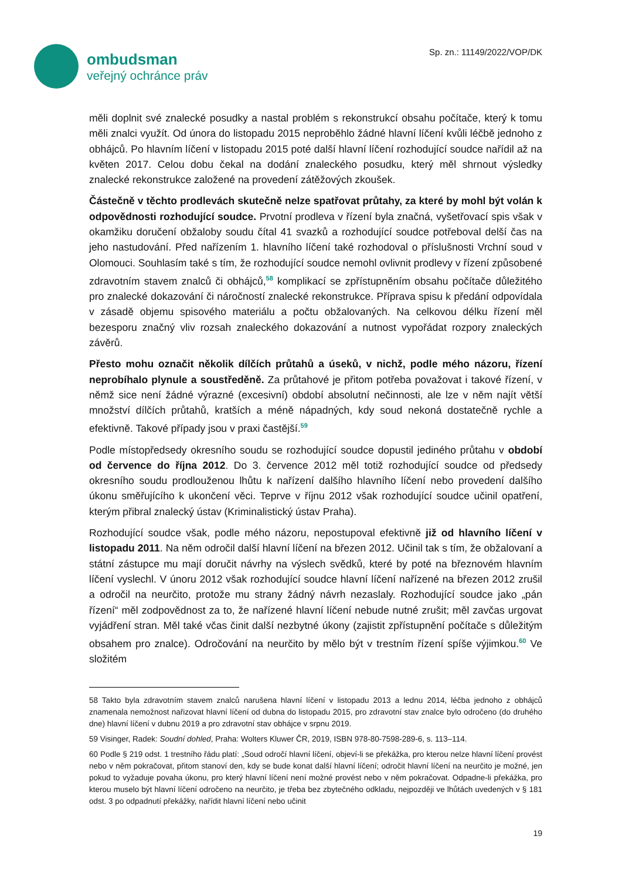ombudsman
veřejný ochránce práv
Sp. zn.: 11149/2022/VOP/DK
měli doplnit své znalecké posudky a nastal problém s rekonstrukcí obsahu počítače, který k tomu měli znalci využít. Od února do listopadu 2015 neproběhlo žádné hlavní líčení kvůli léčbě jednoho z obhájců. Po hlavním líčení v listopadu 2015 poté další hlavní líčení rozhodující soudce nařídil až na květen 2017. Celou dobu čekal na dodání znaleckého posudku, který měl shrnout výsledky znalecké rekonstrukce založené na provedení zátěžových zkoušek.
Částečně v těchto prodlevách skutečně nelze spatřovat průtahy, za které by mohl být volán k odpovědnosti rozhodující soudce. Prvotní prodleva v řízení byla značná, vyšetřovací spis však v okamžiku doručení obžaloby soudu čítal 41 svazků a rozhodující soudce potřeboval delší čas na jeho nastudování. Před nařízením 1. hlavního líčení také rozhodoval o příslušnosti Vrchní soud v Olomouci. Souhlasím také s tím, že rozhodující soudce nemohl ovlivnit prodlevy v řízení způsobené zdravotním stavem znalců či obhájců,<sup>58</sup> komplikací se zpřístupněním obsahu počítače důležitého pro znalecké dokazování či náročností znalecké rekonstrukce. Příprava spisu k předání odpovídala v zásadě objemu spisového materiálu a počtu obžalovaných. Na celkovou délku řízení měl bezesporu značný vliv rozsah znaleckého dokazování a nutnost vypořádat rozpory znaleckých závěrů.
Přesto mohu označit několik dílčích průtahů a úseků, v nichž, podle mého názoru, řízení neprobíhalo plynule a soustředěně. Za průtahové je přitom potřeba považovat i takové řízení, v němž sice není žádné výrazné (excesivní) období absolutní nečinnosti, ale lze v něm najít větší množství dílčích průtahů, kratších a méně nápadných, kdy soud nekoná dostatečně rychle a efektivně. Takové případy jsou v praxi častější.<sup>59</sup>
Podle místopředsedy okresního soudu se rozhodující soudce dopustil jediného průtahu v období od července do října 2012. Do 3. července 2012 měl totiž rozhodující soudce od předsedy okresního soudu prodlouženou lhůtu k nařízení dalšího hlavního líčení nebo provedení dalšího úkonu směřujícího k ukončení věci. Teprve v říjnu 2012 však rozhodující soudce učinil opatření, kterým přibral znalecký ústav (Kriminalistický ústav Praha).
Rozhodující soudce však, podle mého názoru, nepostupoval efektivně již od hlavního líčení v listopadu 2011. Na něm odročil další hlavní líčení na březen 2012. Učinil tak s tím, že obžalovaní a státní zástupce mu mají doručit návrhy na výslech svědků, které by poté na březnovém hlavním líčení vyslechl. V únoru 2012 však rozhodující soudce hlavní líčení nařízené na březen 2012 zrušil a odročil na neurčito, protože mu strany žádný návrh nezaslaly. Rozhodující soudce jako „pán řízení“ měl zodpovědnost za to, že nařízené hlavní líčení nebude nutné zrušit; měl zavčas urgovat vyjádření stran. Měl také včas činit další nezbytné úkony (zajistit zpřístupnění počítače s důležitým obsahem pro znalce). Odročování na neurčito by mělo být v trestním řízení spíše výjimkou.<sup>60</sup> Ve složitém
58 Takto byla zdravotním stavem znalců narušena hlavní líčení v listopadu 2013 a lednu 2014, léčba jednoho z obhájců znamenala nemožnost nařizovat hlavní líčení od dubna do listopadu 2015, pro zdravotní stav znalce bylo odročeno (do druhého dne) hlavní líčení v dubnu 2019 a pro zdravotní stav obhájce v srpnu 2019.
59 Visinger, Radek: Soudní dohled, Praha: Wolters Kluwer ČR, 2019, ISBN 978-80-7598-289-6, s. 113–114.
60 Podle § 219 odst. 1 trestního řádu platí: „Soud odročí hlavní líčení, objeví-li se překážka, pro kterou nelze hlavní líčení provést nebo v něm pokračovat, přitom stanoví den, kdy se bude konat další hlavní líčení; odročit hlavní líčení na neurčito je možné, jen pokud to vyžaduje povaha úkonu, pro který hlavní líčení není možné provést nebo v něm pokračovat. Odpadne-li překážka, pro kterou muselo být hlavní líčení odročeno na neurčito, je třeba bez zbytečného odkladu, nejpozději ve lhůtách uvedených v § 181 odst. 3 po odpadnutí překážky, nařídit hlavní líčení nebo učinit
19